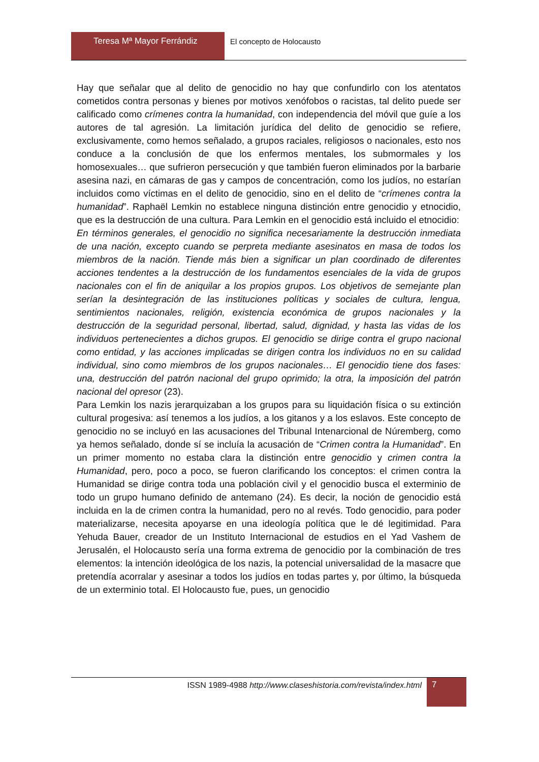Teresa Mª Mayor Ferrándiz El concepto de Holocausto
Hay que señalar que al delito de genocidio no hay que confundirlo con los atentatos cometidos contra personas y bienes por motivos xenófobos o racistas, tal delito puede ser calificado como crímenes contra la humanidad, con independencia del móvil que guíe a los autores de tal agresión. La limitación jurídica del delito de genocidio se refiere, exclusivamente, como hemos señalado, a grupos raciales, religiosos o nacionales, esto nos conduce a la conclusión de que los enfermos mentales, los submormales y los homosexuales… que sufrieron persecución y que también fueron eliminados por la barbarie asesina nazi, en cámaras de gas y campos de concentración, como los judíos, no estarían incluidos como víctimas en el delito de genocidio, sino en el delito de “crímenes contra la humanidad”. Raphaël Lemkin no establece ninguna distinción entre genocidio y etnocidio, que es la destrucción de una cultura. Para Lemkin en el genocidio está incluido el etnocidio:
En términos generales, el genocidio no significa necesariamente la destrucción inmediata de una nación, excepto cuando se perpreta mediante asesinatos en masa de todos los miembros de la nación. Tiende más bien a significar un plan coordinado de diferentes acciones tendentes a la destrucción de los fundamentos esenciales de la vida de grupos nacionales con el fin de aniquilar a los propios grupos. Los objetivos de semejante plan serían la desintegración de las instituciones políticas y sociales de cultura, lengua, sentimientos nacionales, religión, existencia económica de grupos nacionales y la destrucción de la seguridad personal, libertad, salud, dignidad, y hasta las vidas de los individuos pertenecientes a dichos grupos. El genocidio se dirige contra el grupo nacional como entidad, y las acciones implicadas se dirigen contra los individuos no en su calidad individual, sino como miembros de los grupos nacionales… El genocidio tiene dos fases: una, destrucción del patrón nacional del grupo oprimido; la otra, la imposición del patrón nacional del opresor (23).
Para Lemkin los nazis jerarquizaban a los grupos para su liquidación física o su extinción cultural progesiva: así tenemos a los judíos, a los gitanos y a los eslavos. Este concepto de genocidio no se incluyó en las acusaciones del Tribunal Intenarcional de Núremberg, como ya hemos señalado, donde sí se incluía la acusación de “Crimen contra la Humanidad”. En un primer momento no estaba clara la distinción entre genocidio y crimen contra la Humanidad, pero, poco a poco, se fueron clarificando los conceptos: el crimen contra la Humanidad se dirige contra toda una población civil y el genocidio busca el exterminio de todo un grupo humano definido de antemano (24). Es decir, la noción de genocidio está incluida en la de crimen contra la humanidad, pero no al revés. Todo genocidio, para poder materializarse, necesita apoyarse en una ideología política que le dé legitimidad. Para Yehuda Bauer, creador de un Instituto Internacional de estudios en el Yad Vashem de Jerusalén, el Holocausto sería una forma extrema de genocidio por la combinación de tres elementos: la intención ideológica de los nazis, la potencial universalidad de la masacre que pretendía acorralar y asesinar a todos los judíos en todas partes y, por último, la búsqueda de un exterminio total. El Holocausto fue, pues, un genocidio
ISSN 1989-4988 http://www.claseshistoria.com/revista/index.html
7